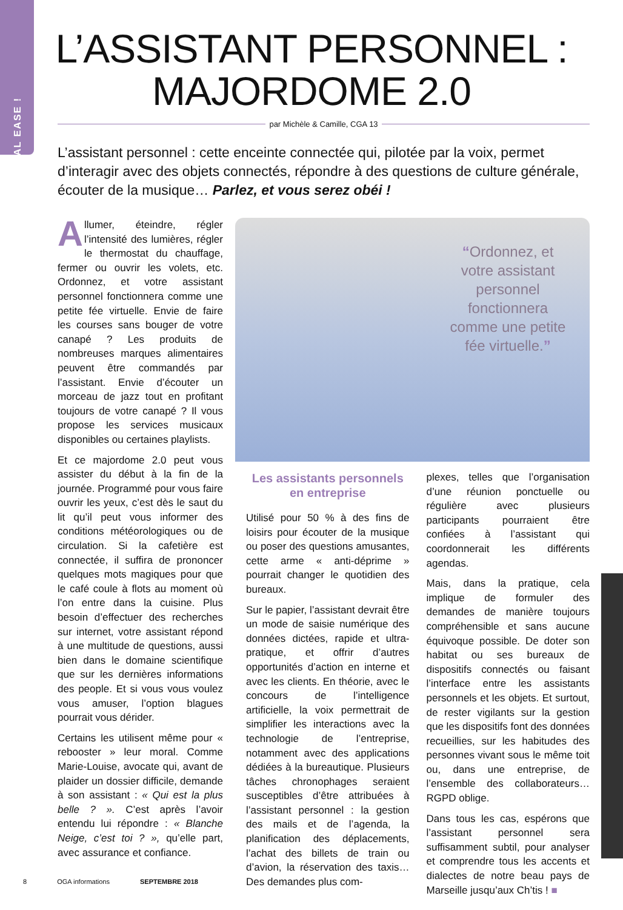VOCAL EASE !
L’ASSISTANT PERSONNEL :
MAJORDOME 2.0
par Michèle & Camille, CGA 13
L’assistant personnel : cette enceinte connectée qui, pilotée par la voix, permet d’interagir avec des objets connectés, répondre à des questions de culture générale, écouter de la musique… Parlez, et vous serez obéi !
Allumer, éteindre, régler l’intensité des lumières, régler le thermostat du chauffage, fermer ou ouvrir les volets, etc. Ordonnez, et votre assistant personnel fonctionnera comme une petite fée virtuelle. Envie de faire les courses sans bouger de votre canapé ? Les produits de nombreuses marques alimentaires peuvent être commandés par l’assistant. Envie d’écouter un morceau de jazz tout en profitant toujours de votre canapé ? Il vous propose les services musicaux disponibles ou certaines playlists.
Et ce majordome 2.0 peut vous assister du début à la fin de la journée. Programmé pour vous faire ouvrir les yeux, c’est dès le saut du lit qu’il peut vous informer des conditions météorologiques ou de circulation. Si la cafetière est connectée, il suffira de prononcer quelques mots magiques pour que le café coule à flots au moment où l’on entre dans la cuisine. Plus besoin d’effectuer des recherches sur internet, votre assistant répond à une multitude de questions, aussi bien dans le domaine scientifique que sur les dernières informations des people. Et si vous vous voulez vous amuser, l’option blagues pourrait vous dérider.
Certains les utilisent même pour « rebooster » leur moral. Comme Marie-Louise, avocate qui, avant de plaider un dossier difficile, demande à son assistant : « Qui est la plus belle ? ». C’est après l’avoir entendu lui répondre : « Blanche Neige, c’est toi ? », qu’elle part, avec assurance et confiance.
“Ordonnez, et votre assistant personnel fonctionnera comme une petite fée virtuelle.”
Les assistants personnels en entreprise
Utilisé pour 50 % à des fins de loisirs pour écouter de la musique ou poser des questions amusantes, cette arme « anti-déprime » pourrait changer le quotidien des bureaux.
Sur le papier, l’assistant devrait être un mode de saisie numérique des données dictées, rapide et ultra-pratique, et offrir d’autres opportunités d’action en interne et avec les clients. En théorie, avec le concours de l’intelligence artificielle, la voix permettrait de simplifier les interactions avec la technologie de l’entreprise, notamment avec des applications dédiées à la bureautique. Plusieurs tâches chronophages seraient susceptibles d’être attribuées à l’assistant personnel : la gestion des mails et de l’agenda, la planification des déplacements, l’achat des billets de train ou d’avion, la réservation des taxis… Des demandes plus com-
plexes, telles que l’organisation d’une réunion ponctuelle ou régulière avec plusieurs participants pourraient être confiées à l’assistant qui coordonnerait les différents agendas.
Mais, dans la pratique, cela implique de formuler des demandes de manière toujours compréhensible et sans aucune équivoque possible. De doter son habitat ou ses bureaux de dispositifs connectés ou faisant l’interface entre les assistants personnels et les objets. Et surtout, de rester vigilants sur la gestion que les dispositifs font des données recueillies, sur les habitudes des personnes vivant sous le même toit ou, dans une entreprise, de l’ensemble des collaborateurs… RGPD oblige.
Dans tous les cas, espérons que l’assistant personnel sera suffisamment subtil, pour analyser et comprendre tous les accents et dialectes de notre beau pays de Marseille jusqu’aux Ch’tis ! ■
8 OGA informations SEPTEMBRE 2018